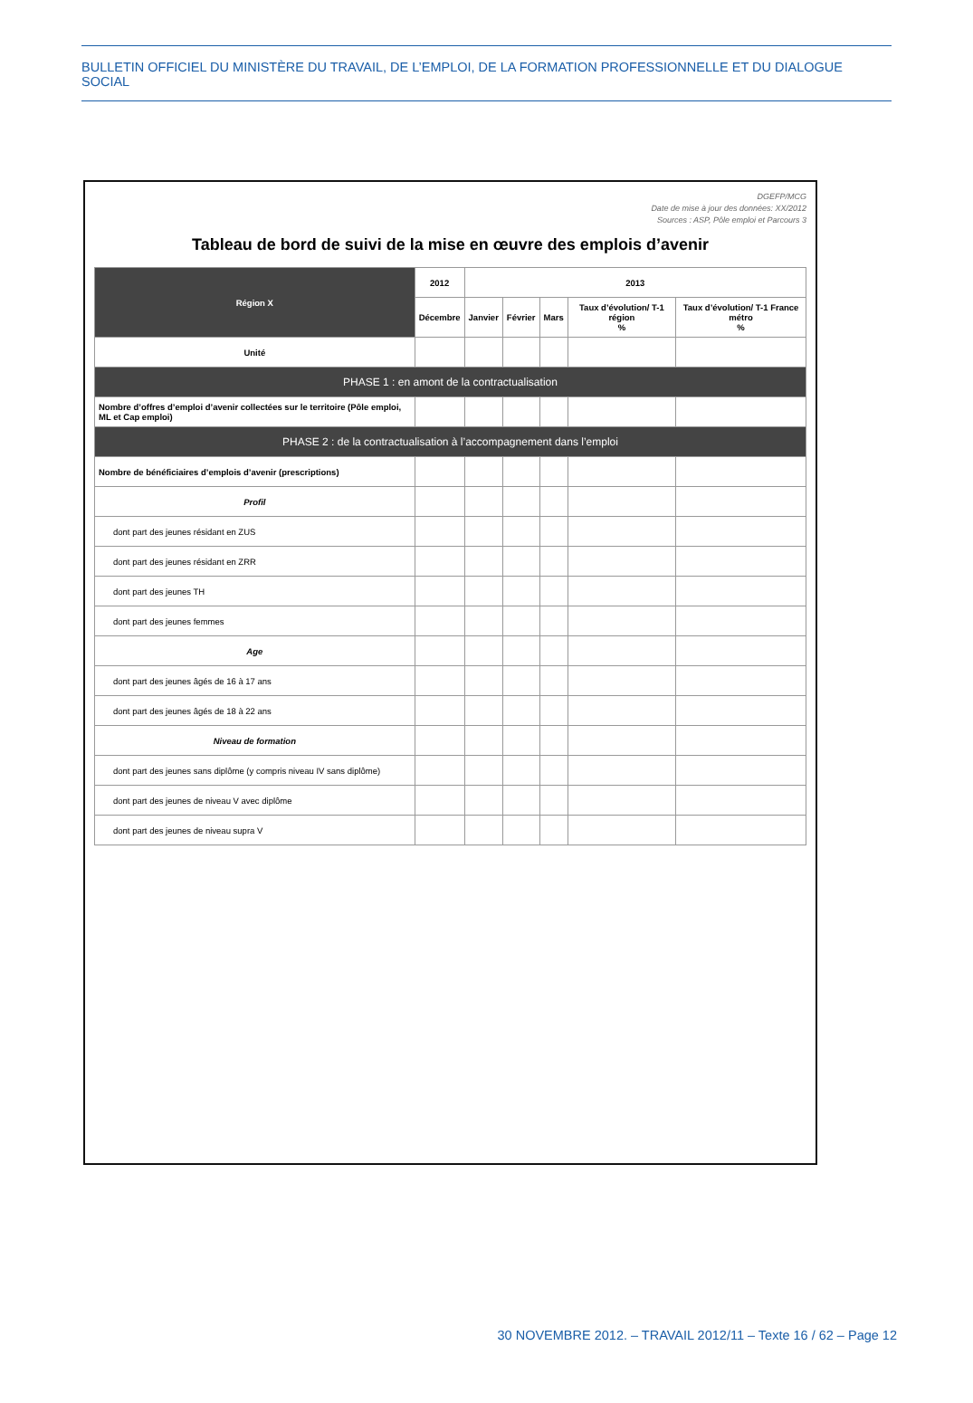BULLETIN OFFICIEL DU MINISTÈRE DU TRAVAIL, DE L’EMPLOI, DE LA FORMATION PROFESSIONNELLE ET DU DIALOGUE SOCIAL
DGEFP/MCG
Date de mise à jour des données: XX/2012
Sources : ASP, Pôle emploi et Parcours 3
Tableau de bord de suivi de la mise en œuvre des emplois d’avenir
| Région X | 2012 | 2013 | | | | |
| --- | --- | --- | --- | --- | --- | --- |
| | Décembre | Janvier | Février | Mars | Taux d’évolution/ T-1 région % | Taux d’évolution/ T-1 France métro % |
| Unité | | | | | | |
| PHASE 1 : en amont de la contractualisation | | | | | | |
| Nombre d’offres d’emploi d’avenir collectées sur le territoire (Pôle emploi, ML et Cap emploi) | | | | | | |
| PHASE 2 : de la contractualisation à l’accompagnement dans l’emploi | | | | | | |
| Nombre de bénéficiaires d’emplois d’avenir (prescriptions) | | | | | | |
| Profil | | | | | | |
| dont part des jeunes résidant en ZUS | | | | | | |
| dont part des jeunes résidant en ZRR | | | | | | |
| dont part des jeunes TH | | | | | | |
| dont part des jeunes femmes | | | | | | |
| Age | | | | | | |
| dont part des jeunes âgés de 16 à 17 ans | | | | | | |
| dont part des jeunes âgés de 18 à 22 ans | | | | | | |
| Niveau de formation | | | | | | |
| dont part des jeunes sans diplôme (y compris niveau IV sans diplôme) | | | | | | |
| dont part des jeunes de niveau V avec diplôme | | | | | | |
| dont part des jeunes de niveau supra V | | | | | | |
30 NOVEMBRE 2012. – TRAVAIL 2012/11 – Texte 16 / 62 – Page 12